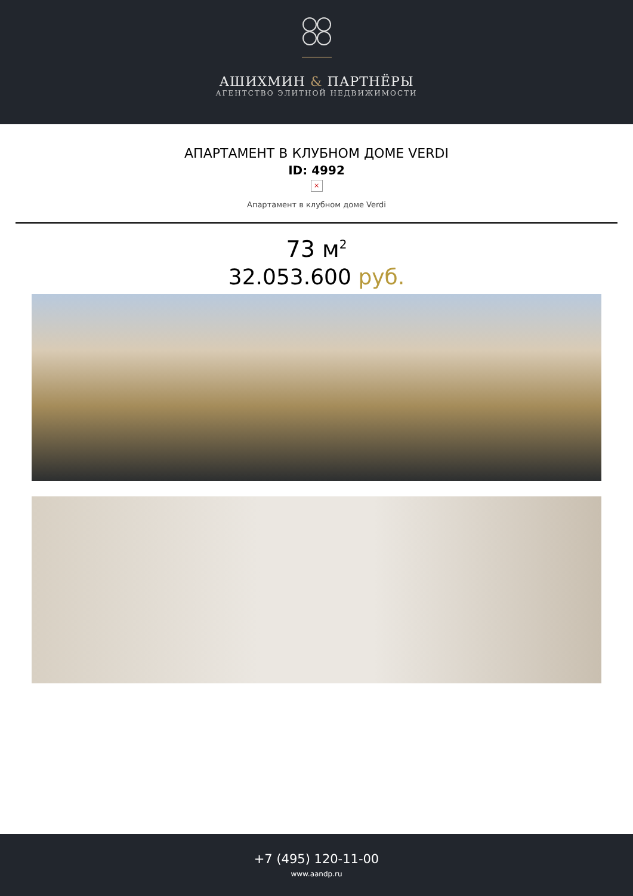АШИХМИН & ПАРТНЁРЫ
АГЕНТСТВО ЭЛИТНОЙ НЕДВИЖИМОСТИ
АПАРТАМЕНТ В КЛУБНОМ ДОМЕ VERDI
ID: 4992
×
Апартамент в клубном доме Verdi
73 м<sup>2</sup>
32.053.600 руб.
+7 (495) 120-11-00
www.aandp.ru